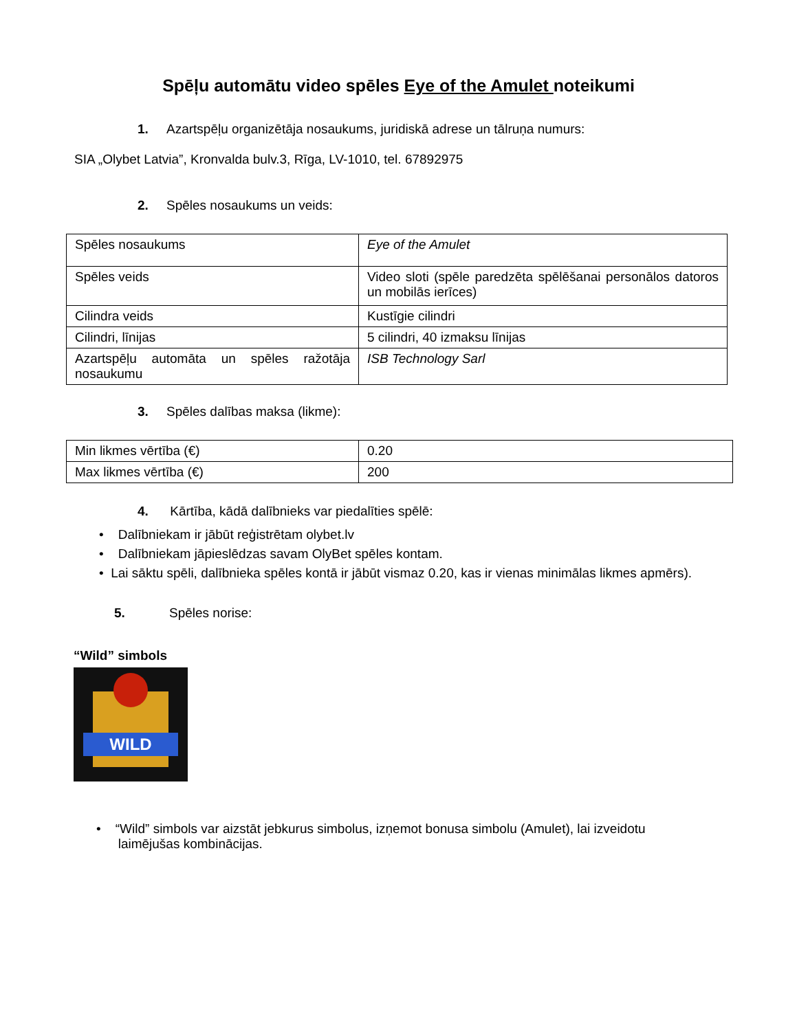Spēļu automātu video spēles Eye of the Amulet noteikumi
1. Azartspēļu organizētāja nosaukums, juridiskā adrese un tālruņa numurs:
SIA „Olybet Latvia”, Kronvalda bulv.3, Rīga, LV-1010, tel. 67892975
2. Spēles nosaukums un veids:
| Spēles nosaukums | Eye of the Amulet |
| Spēles veids | Video sloti (spēle paredzēta spēlēšanai personālos datoros un mobilās ierīces) |
| Cilindra veids | Kustīgie cilindri |
| Cilindri, līnijas | 5 cilindri, 40 izmaksu līnijas |
| Azartspēļu automāta un spēles ražotāja nosaukumu | ISB Technology Sarl |
3. Spēles dalības maksa (likme):
| Min likmes vērtība (€) | 0.20 |
| Max likmes vērtība (€) | 200 |
4. Kārtība, kādā dalībnieks var piedalīties spēlē:
• Dalībniekam ir jābūt reģistrētam olybet.lv
• Dalībniekam jāpieslēdzas savam OlyBet spēles kontam.
• Lai sāktu spēli, dalībnieka spēles kontā ir jābūt vismaz 0.20, kas ir vienas minimālas likmes apmērs).
5. Spēles norise:
“Wild” simbols
WILD
• “Wild” simbols var aizstāt jebkurus simbolus, izņemot bonusa simbolu (Amulet), lai izveidotu
laimējušas kombinācijas.